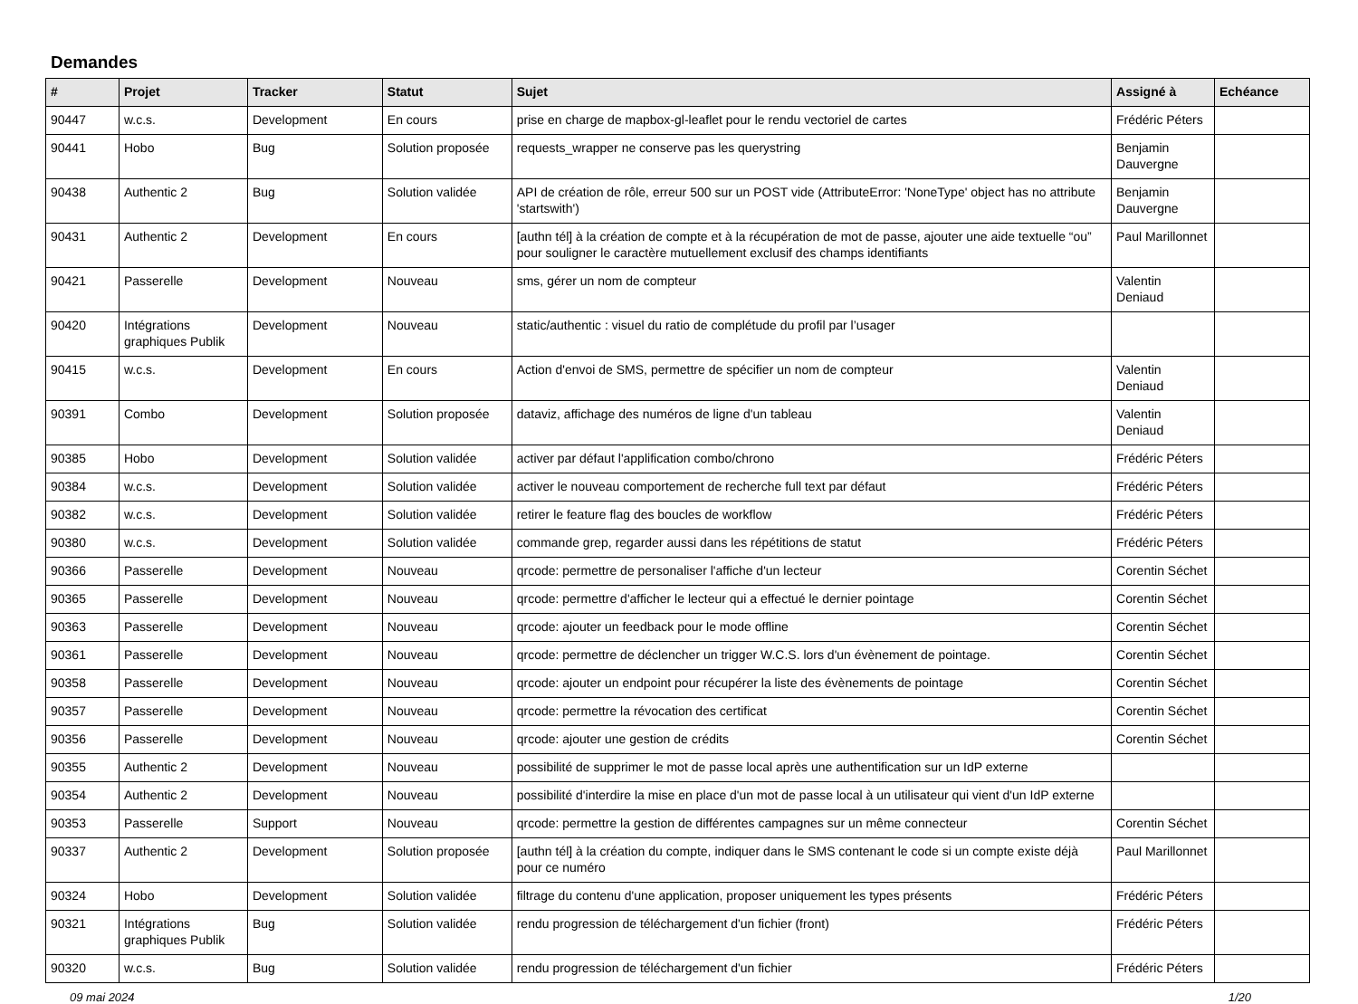Demandes
| # | Projet | Tracker | Statut | Sujet | Assigné à | Echéance |
| --- | --- | --- | --- | --- | --- | --- |
| 90447 | w.c.s. | Development | En cours | prise en charge de mapbox-gl-leaflet pour le rendu vectoriel de cartes | Frédéric Péters | |
| 90441 | Hobo | Bug | Solution proposée | requests_wrapper ne conserve pas les querystring | Benjamin Dauvergne | |
| 90438 | Authentic 2 | Bug | Solution validée | API de création de rôle, erreur 500 sur un POST vide (AttributeError: 'NoneType' object has no attribute 'startswith') | Benjamin Dauvergne | |
| 90431 | Authentic 2 | Development | En cours | [authn tél] à la création de compte et à la récupération de mot de passe, ajouter une aide textuelle “ou” pour souligner le caractère mutuellement exclusif des champs identifiants | Paul Marillonnet | |
| 90421 | Passerelle | Development | Nouveau | sms, gérer un nom de compteur | Valentin Deniaud | |
| 90420 | Intégrations graphiques Publik | Development | Nouveau | static/authentic : visuel du ratio de complétude du profil par l’usager | | |
| 90415 | w.c.s. | Development | En cours | Action d'envoi de SMS, permettre de spécifier un nom de compteur | Valentin Deniaud | |
| 90391 | Combo | Development | Solution proposée | dataviz, affichage des numéros de ligne d'un tableau | Valentin Deniaud | |
| 90385 | Hobo | Development | Solution validée | activer par défaut l'applification combo/chrono | Frédéric Péters | |
| 90384 | w.c.s. | Development | Solution validée | activer le nouveau comportement de recherche full text par défaut | Frédéric Péters | |
| 90382 | w.c.s. | Development | Solution validée | retirer le feature flag des boucles de workflow | Frédéric Péters | |
| 90380 | w.c.s. | Development | Solution validée | commande grep, regarder aussi dans les répétitions de statut | Frédéric Péters | |
| 90366 | Passerelle | Development | Nouveau | qrcode: permettre de personaliser l'affiche d'un lecteur | Corentin Séchet | |
| 90365 | Passerelle | Development | Nouveau | qrcode: permettre d'afficher le lecteur qui a effectué le dernier pointage | Corentin Séchet | |
| 90363 | Passerelle | Development | Nouveau | qrcode: ajouter un feedback pour le mode offline | Corentin Séchet | |
| 90361 | Passerelle | Development | Nouveau | qrcode: permettre de déclencher un trigger W.C.S. lors d'un évènement de pointage. | Corentin Séchet | |
| 90358 | Passerelle | Development | Nouveau | qrcode: ajouter un endpoint pour récupérer la liste des évènements de pointage | Corentin Séchet | |
| 90357 | Passerelle | Development | Nouveau | qrcode: permettre la révocation des certificat | Corentin Séchet | |
| 90356 | Passerelle | Development | Nouveau | qrcode: ajouter une gestion de crédits | Corentin Séchet | |
| 90355 | Authentic 2 | Development | Nouveau | possibilité de supprimer le mot de passe local après une authentification sur un IdP externe | | |
| 90354 | Authentic 2 | Development | Nouveau | possibilité d'interdire la mise en place d'un mot de passe local à un utilisateur qui vient d'un IdP externe | | |
| 90353 | Passerelle | Support | Nouveau | qrcode: permettre la gestion de différentes campagnes sur un même connecteur | Corentin Séchet | |
| 90337 | Authentic 2 | Development | Solution proposée | [authn tél] à la création du compte, indiquer dans le SMS contenant le code si un compte existe déjà pour ce numéro | Paul Marillonnet | |
| 90324 | Hobo | Development | Solution validée | filtrage du contenu d'une application, proposer uniquement les types présents | Frédéric Péters | |
| 90321 | Intégrations graphiques Publik | Bug | Solution validée | rendu progression de téléchargement d'un fichier (front) | Frédéric Péters | |
| 90320 | w.c.s. | Bug | Solution validée | rendu progression de téléchargement d'un fichier | Frédéric Péters | |
09 mai 2024 1/20